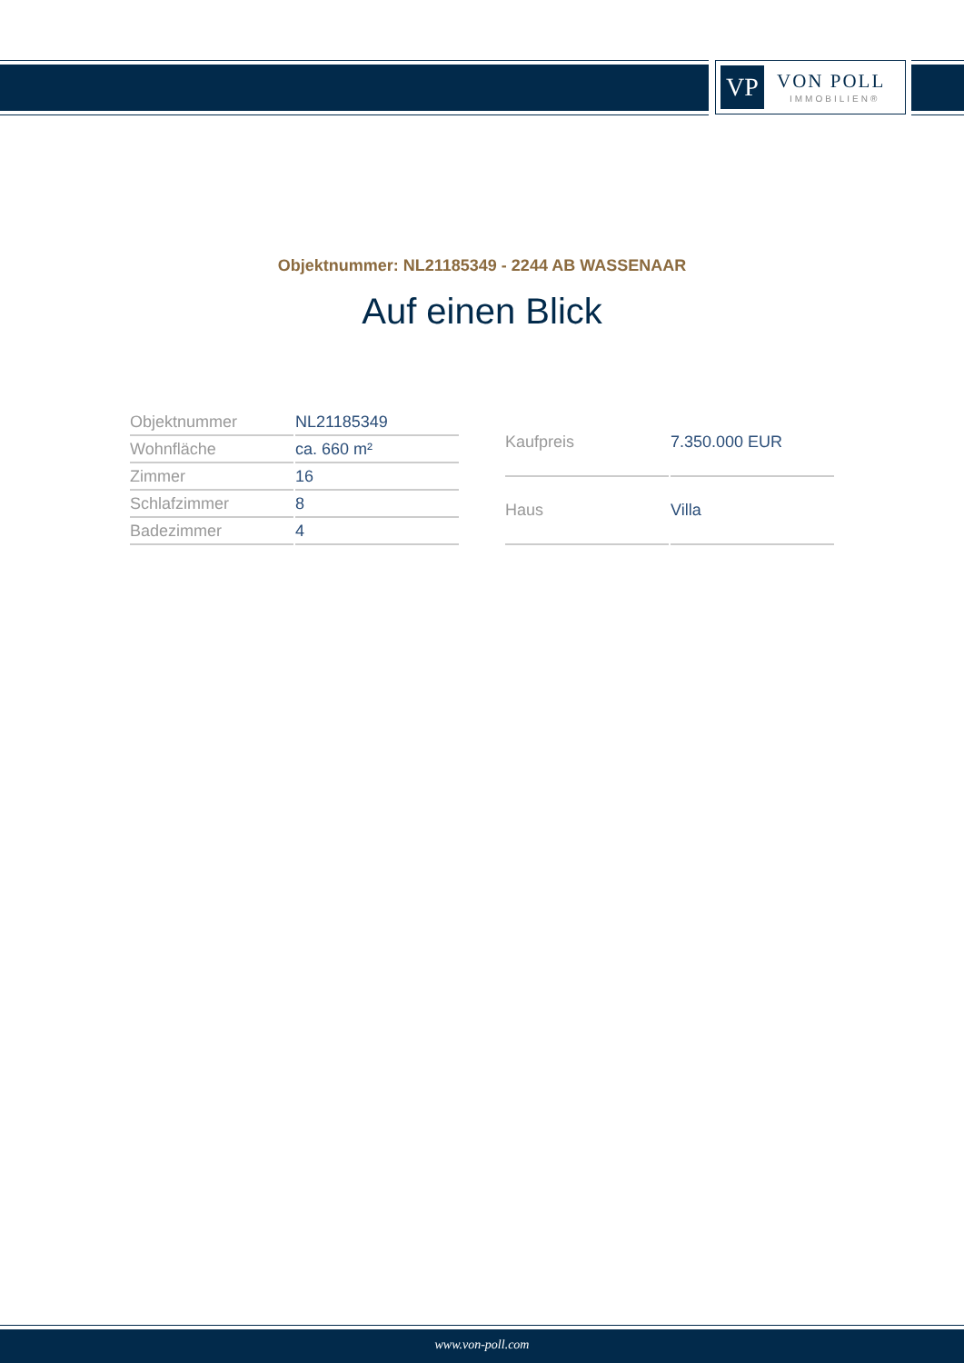VP
VON POLL
IMMOBILIEN®
Objektnummer: NL21185349 - 2244 AB WASSENAAR
Auf einen Blick
| Objektnummer | NL21185349 |
| Wohnfläche | ca. 660 m² |
| Zimmer | 16 |
| Schlafzimmer | 8 |
| Badezimmer | 4 |
| Kaufpreis | 7.350.000 EUR |
| Haus | Villa |
www.von-poll.com